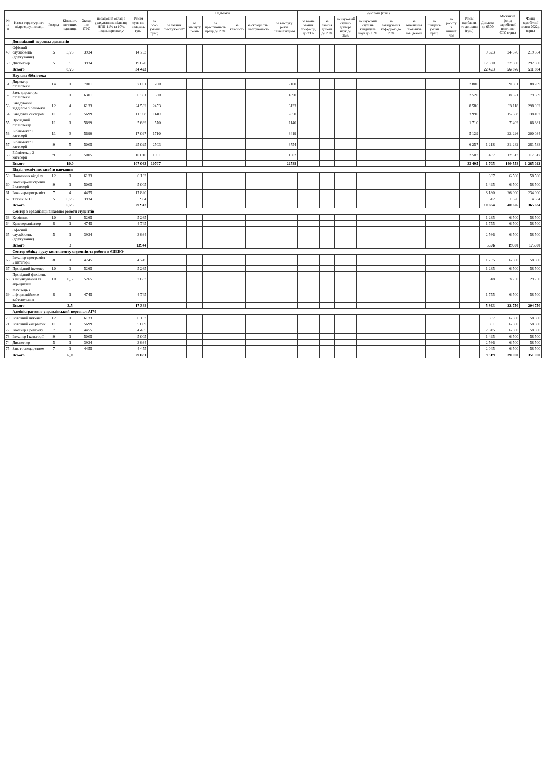| № п/п | Назва структурного підрозділу, посади | Розряд | Кількість штатних одиниць | Оклад по ЄТС | посадовий оклад з урахуванням підвищ. НПП 11% та 10% педаг.персоналу | Разом сума по окладах, грн. | Надбавки | | | | | | | Доплати (грн.) | | | | | | | | Разом надбавки та доплати (грн.) | Доплата до 6500 | Місячний фонд заробітної плати по ЄТС (грн.) | Фонд заробітної плати 2022р. (грн.) |
| --- | --- | --- | --- | --- | --- | --- | --- | --- | --- | --- | --- | --- | --- | --- | --- | --- | --- | --- | --- | --- | --- | --- | --- | --- | --- |
| | | | | | | | за особ. умови праці | за звання "заслужений" | за вислугу років | за престижність праці до 20% | за класність | за складність і напруженість | за вислугу років бібліотекарям | за вчене звання професор, до 33% | за звання доцент до 25% | за науковий ступінь доктора наук до 25% | за науковий ступінь кандидата наук до 15% | за завідування кафедрою до 20% | за виконання обов'язків зав. декана | за шкідливі умови праці | за роботу в нічний час | | | | |
| | Допоміжний персонал деканатів | | | | | | | | | | | | | | | | | | | | | | | | |
| 49 | Офісний службовець (друкування) | 5 | 3,75 | 3934 | | 14 753 | | | | | | | | | | | | | | | | | 9 623 | 24 376 | 219 384 |
| 50 | Диспетчер | 5 | 5 | 3934 | | 19 670 | | | | | | | | | | | | | | | | | 12 830 | 32 500 | 292 500 |
| | Всього | | 8,75 | | | 34 423 | | | | | | | | | | | | | | | | | 22 453 | 56 876 | 511 884 |
| | Наукова бібліотека | | | | | | | | | | | | | | | | | | | | | | | | |
| 51 | Директор бібліотеки | 14 | 1 | 7001 | | 7 001 | 700 | | | | | | 2100 | | | | | | | | | 2 800 | | 9 801 | 88 209 |
| 52 | Зам. директора бібліотеки | | 1 | 6301 | | 6 301 | 630 | | | | | | 1890 | | | | | | | | | 2 520 | | 8 821 | 79 389 |
| 53 | Завідуючий відділом бібліотеки | 12 | 4 | 6133 | | 24 532 | 2453 | | | | | | 6133 | | | | | | | | | 8 586 | | 33 118 | 298 062 |
| 54 | Завідувач сектором | 11 | 2 | 5699 | | 11 398 | 1140 | | | | | | 2850 | | | | | | | | | 3 990 | | 15 388 | 138 492 |
| 55 | Провідний бібліотекар | 11 | 1 | 5699 | | 5 699 | 570 | | | | | | 1140 | | | | | | | | | 1 710 | | 7 409 | 66 681 |
| 56 | Бібліотекар I категорії | 11 | 3 | 5699 | | 17 097 | 1710 | | | | | | 3419 | | | | | | | | | 5 129 | | 22 226 | 200 034 |
| 57 | Бібліотекар I категорії | 9 | 5 | 5005 | | 25 025 | 2503 | | | | | | 3754 | | | | | | | | | 6 257 | 1 218 | 31 282 | 281 538 |
| 58 | Бібліотекар 2 категорії | 9 | 2 | 5005 | | 10 010 | 1001 | | | | | | 1502 | | | | | | | | | 2 503 | 487 | 12 513 | 112 617 |
| | Всього | | 19,0 | | | 107 063 | 10707 | | | | | | 22788 | | | | | | | | | 33 495 | 1 705 | 140 558 | 1 265 022 |
| | Відділ технічних засобів навчання | | | | | | | | | | | | | | | | | | | | | | | | |
| 59 | Начальник відділу | 12 | 1 | 6133 | | 6 133 | | | | | | | | | | | | | | | | | 367 | 6 500 | 58 500 |
| 60 | Інженер-електронік I категорії | 9 | 1 | 5005 | | 5 005 | | | | | | | | | | | | | | | | | 1 495 | 6 500 | 58 500 |
| 61 | Інженер-програміст | 7 | 4 | 4455 | | 17 820 | | | | | | | | | | | | | | | | | 8 180 | 26 000 | 234 000 |
| 62 | Технік АТС | 5 | 0,25 | 3934 | | 984 | | | | | | | | | | | | | | | | | 642 | 1 626 | 14 634 |
| | Всього | | 6,25 | | | 29 942 | | | | | | | | | | | | | | | | | 10 684 | 40 626 | 365 634 |
| | Сектор з організації виховної роботи студентів | | | | | | | | | | | | | | | | | | | | | | | | |
| 63 | Керівник | 10 | 1 | 5265 | | 5 265 | | | | | | | | | | | | | | | | | 1 235 | 6 500 | 58 500 |
| 64 | Культорганізатор | 8 | 1 | 4745 | | 4 745 | | | | | | | | | | | | | | | | | 1 755 | 6 500 | 58 500 |
| 65 | Офісний службовець (друкування) | 5 | 1 | 3934 | | 3 934 | | | | | | | | | | | | | | | | | 2 566 | 6 500 | 58 500 |
| | Всього | | 3 | | | 13944 | | | | | | | | | | | | | | | | | 5556 | 19500 | 175500 |
| | Сектор обліку і руху контингенту студентів та роботи в ЄДЕБО | | | | | | | | | | | | | | | | | | | | | | | | |
| 66 | Інженер-програміст 2 категорії | 8 | 1 | 4745 | | 4 745 | | | | | | | | | | | | | | | | | 1 755 | 6 500 | 58 500 |
| 67 | Провідний інженер | 10 | 1 | 5265 | | 5 265 | | | | | | | | | | | | | | | | | 1 235 | 6 500 | 58 500 |
| 68 | Провідний фахівець з ліцензування та акредитації | 10 | 0,5 | 5265 | | 2 633 | | | | | | | | | | | | | | | | | 618 | 3 250 | 29 250 |
| 69 | Фахівець з інформаційного забезпечення | 8 | 1 | 4745 | | 4 745 | | | | | | | | | | | | | | | | | 1 755 | 6 500 | 58 500 |
| | Всього | | 3,5 | | | 17 388 | | | | | | | | | | | | | | | | | 5 363 | 22 750 | 204 750 |
| | Адміністративно-управлінський персонал АГЧ | | | | | | | | | | | | | | | | | | | | | | | | |
| 70 | Головний інженер | 12 | 1 | 6133 | | 6 133 | | | | | | | | | | | | | | | | | 367 | 6 500 | 58 500 |
| 71 | Головний енергетик | 11 | 1 | 5699 | | 5 699 | | | | | | | | | | | | | | | | | 801 | 6 500 | 58 500 |
| 72 | Інженер з ремонту | 7 | 1 | 4455 | | 4 455 | | | | | | | | | | | | | | | | | 2 045 | 6 500 | 58 500 |
| 73 | Інженер I категорії | 9 | 1 | 5005 | | 5 005 | | | | | | | | | | | | | | | | | 1 495 | 6 500 | 58 500 |
| 74 | Диспетчер | 5 | 1 | 3934 | | 3 934 | | | | | | | | | | | | | | | | | 2 566 | 6 500 | 58 500 |
| 75 | Зав. господарством | 7 | 1 | 4455 | | 4 455 | | | | | | | | | | | | | | | | | 2 045 | 6 500 | 58 500 |
| | Всього | | 6,0 | | | 29 681 | | | | | | | | | | | | | | | | | 9 319 | 39 000 | 351 000 |